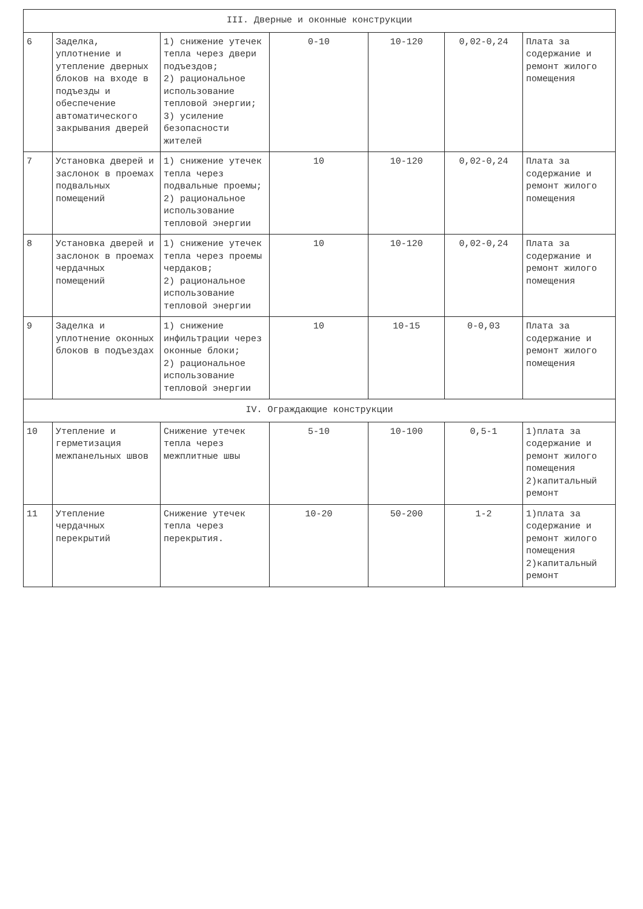| III. Дверные и оконные конструкции | | | | | | |
| 6 | Заделка, уплотнение и утепление дверных блоков на входе в подъезды и обеспечение автоматического закрывания дверей | 1) снижение утечек тепла через двери подъездов; 2) рациональное использование тепловой энергии; 3) усиление безопасности жителей | 0-10 | 10-120 | 0,02-0,24 | Плата за содержание и ремонт жилого помещения |
| 7 | Установка дверей и заслонок в проемах подвальных помещений | 1) снижение утечек тепла через подвальные проемы; 2) рациональное использование тепловой энергии | 10 | 10-120 | 0,02-0,24 | Плата за содержание и ремонт жилого помещения |
| 8 | Установка дверей и заслонок в проемах чердачных помещений | 1) снижение утечек тепла через проемы чердаков; 2) рациональное использование тепловой энергии | 10 | 10-120 | 0,02-0,24 | Плата за содержание и ремонт жилого помещения |
| 9 | Заделка и уплотнение оконных блоков в подъездах | 1) снижение инфильтрации через оконные блоки; 2) рациональное использование тепловой энергии | 10 | 10-15 | 0-0,03 | Плата за содержание и ремонт жилого помещения |
| IV. Ограждающие конструкции | | | | | | |
| 10 | Утепление и герметизация межпанельных швов | Снижение утечек тепла через межплитные швы | 5-10 | 10-100 | 0,5-1 | 1)плата за содержание и ремонт жилого помещения 2)капитальный ремонт |
| 11 | Утепление чердачных перекрытий | Снижение утечек тепла через перекрытия. | 10-20 | 50-200 | 1-2 | 1)плата за содержание и ремонт жилого помещения 2)капитальный ремонт |